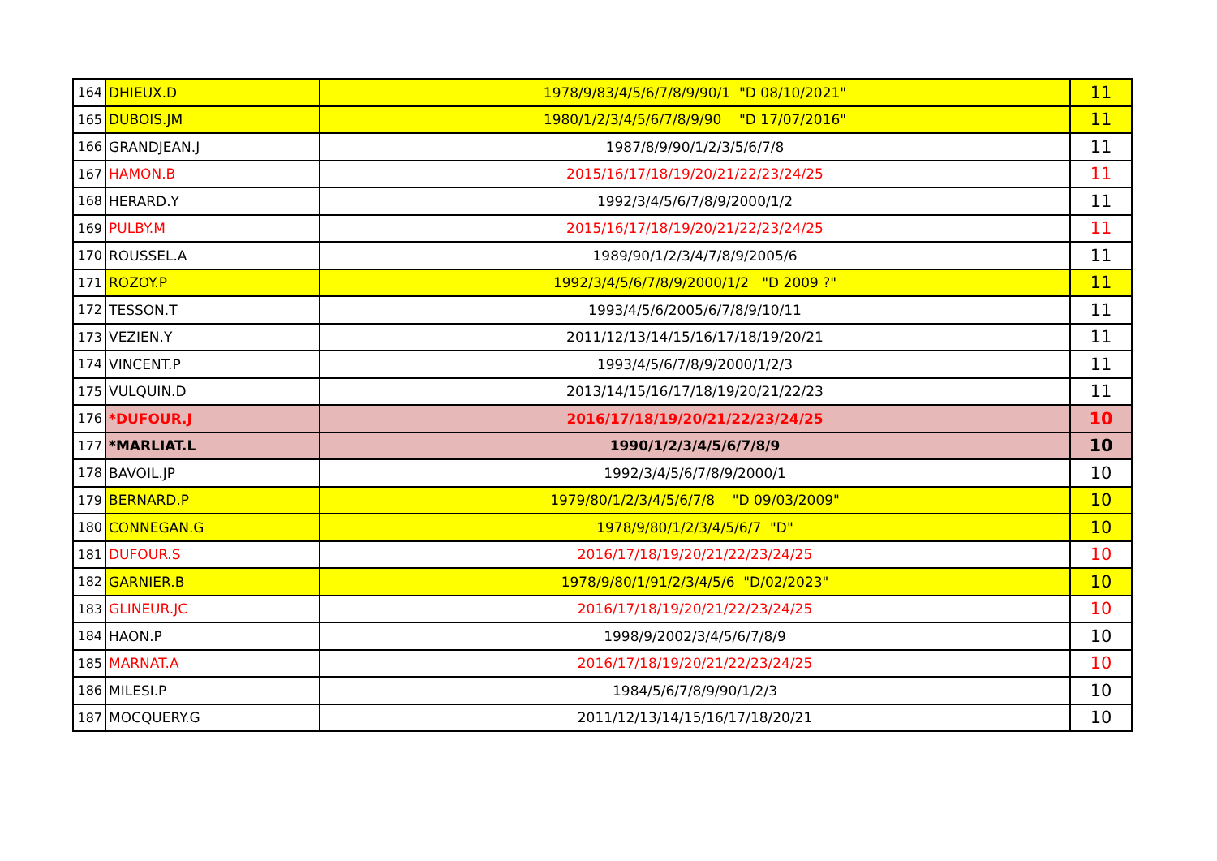| 164 | DHIEUX.D | 1978/9/83/4/5/6/7/8/9/90/1 "D 08/10/2021" | 11 |
| 165 | DUBOIS.JM | 1980/1/2/3/4/5/6/7/8/9/90 "D 17/07/2016" | 11 |
| 166 | GRANDJEAN.J | 1987/8/9/90/1/2/3/5/6/7/8 | 11 |
| 167 | HAMON.B | 2015/16/17/18/19/20/21/22/23/24/25 | 11 |
| 168 | HERARD.Y | 1992/3/4/5/6/7/8/9/2000/1/2 | 11 |
| 169 | PULBY.M | 2015/16/17/18/19/20/21/22/23/24/25 | 11 |
| 170 | ROUSSEL.A | 1989/90/1/2/3/4/7/8/9/2005/6 | 11 |
| 171 | ROZOY.P | 1992/3/4/5/6/7/8/9/2000/1/2 "D 2009 ?" | 11 |
| 172 | TESSON.T | 1993/4/5/6/2005/6/7/8/9/10/11 | 11 |
| 173 | VEZIEN.Y | 2011/12/13/14/15/16/17/18/19/20/21 | 11 |
| 174 | VINCENT.P | 1993/4/5/6/7/8/9/2000/1/2/3 | 11 |
| 175 | VULQUIN.D | 2013/14/15/16/17/18/19/20/21/22/23 | 11 |
| 176 | *DUFOUR.J | 2016/17/18/19/20/21/22/23/24/25 | 10 |
| 177 | *MARLIAT.L | 1990/1/2/3/4/5/6/7/8/9 | 10 |
| 178 | BAVOIL.JP | 1992/3/4/5/6/7/8/9/2000/1 | 10 |
| 179 | BERNARD.P | 1979/80/1/2/3/4/5/6/7/8 "D 09/03/2009" | 10 |
| 180 | CONNEGAN.G | 1978/9/80/1/2/3/4/5/6/7 "D" | 10 |
| 181 | DUFOUR.S | 2016/17/18/19/20/21/22/23/24/25 | 10 |
| 182 | GARNIER.B | 1978/9/80/1/91/2/3/4/5/6 "D/02/2023" | 10 |
| 183 | GLINEUR.JC | 2016/17/18/19/20/21/22/23/24/25 | 10 |
| 184 | HAON.P | 1998/9/2002/3/4/5/6/7/8/9 | 10 |
| 185 | MARNAT.A | 2016/17/18/19/20/21/22/23/24/25 | 10 |
| 186 | MILESI.P | 1984/5/6/7/8/9/90/1/2/3 | 10 |
| 187 | MOCQUERY.G | 2011/12/13/14/15/16/17/18/20/21 | 10 |